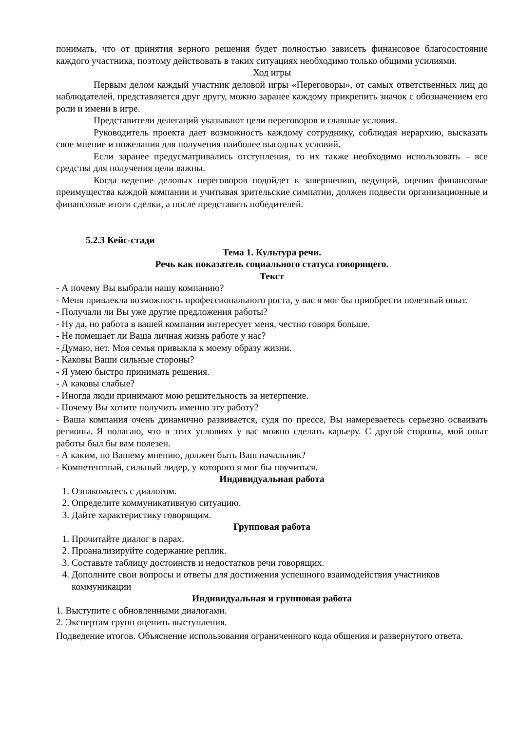понимать, что от принятия верного решения будет полностью зависеть финансовое благосостояние каждого участника, поэтому действовать в таких ситуациях необходимо только общими усилиями.
Ход игры
Первым делом каждый участник деловой игры «Переговоры», от самых ответственных лиц до наблюдателей, представляется друг другу, можно заранее каждому прикрепить значок с обозначением его роли и имени в игре.
Представители делегаций указывают цели переговоров и главные условия.
Руководитель проекта дает возможность каждому сотруднику, соблюдая иерархию, высказать свое мнение и пожелания для получения наиболее выгодных условий.
Если заранее предусматривались отступления, то их также необходимо использовать – все средства для получения цели важны.
Когда ведение деловых переговоров подойдет к завершению, ведущий, оценив финансовые преимущества каждой компании и учитывая зрительские симпатии, должен подвести организационные и финансовые итоги сделки, а после представить победителей.
5.2.3 Кейс-стади
Тема 1. Культура речи.
Речь как показатель социального статуса говорящего.
Текст
- А почему Вы выбрали нашу компанию?
- Меня привлекла возможность профессионального роста, у вас я мог бы приобрести полезный опыт.
- Получали ли Вы уже другие предложения работы?
- Ну да, но работа в вашей компании интересует меня, честно говоря больше.
- Не помешает ли Ваша личная жизнь работе у нас?
- Думаю, нет. Моя семья привыкла к моему образу жизни.
- Каковы Ваши сильные стороны?
- Я умею быстро принимать решения.
- А каковы слабые?
- Иногда люди принимают мою решительность за нетерпение.
- Почему Вы хотите получить именно эту работу?
- Ваша компания очень динамично развивается, судя по прессе, Вы намереваетесь серьезно осваивать регионы. Я полагаю, что в этих условиях у вас можно сделать карьеру. С другой стороны, мой опыт работы был бы вам полезен.
- А каким, по Вашему мнению, должен быть Ваш начальник?
- Компетентный, сильный лидер, у которого я мог бы поучиться.
Индивидуальная работа
1. Ознакомьтесь с диалогом.
2. Определите коммуникативную ситуацию.
3. Дайте характеристику говорящим.
Групповая работа
1. Прочитайте диалог в парах.
2. Проанализируйте содержание реплик.
3. Составьте таблицу достоинств и недостатков речи говорящих.
4. Дополните свои вопросы и ответы для достижения успешного взаимодействия участников коммуникации
Индивидуальная и групповая работа
1. Выступите с обновленными диалогами.
2. Экспертам групп оценить выступления.
Подведение итогов. Объяснение использования ограниченного кода общения и развернутого ответа.